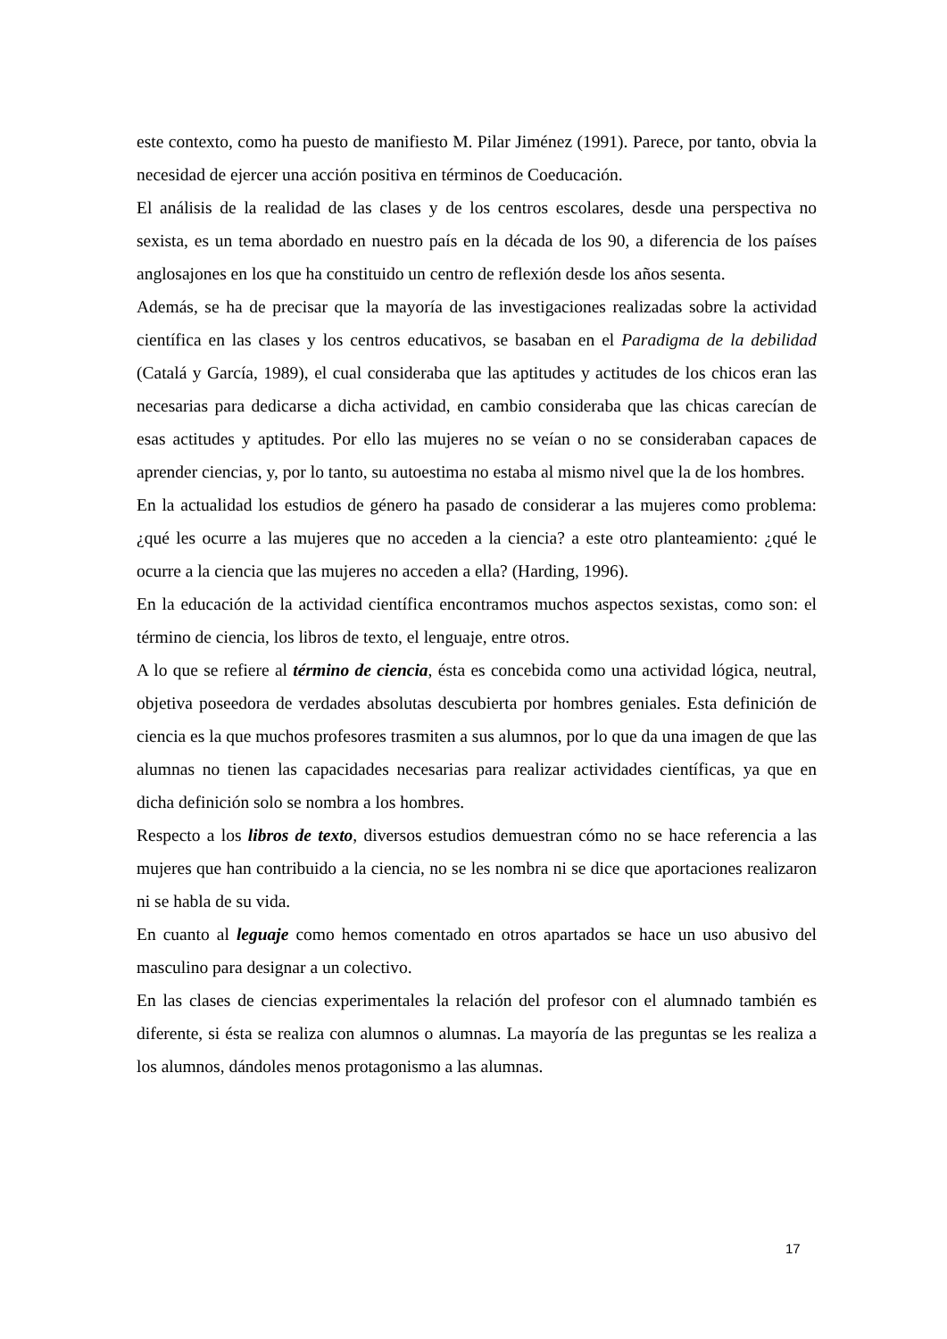este contexto, como ha puesto de manifiesto M. Pilar Jiménez (1991). Parece, por tanto, obvia la necesidad de ejercer una acción positiva en términos de Coeducación.
El análisis de la realidad de las clases y de los centros escolares, desde una perspectiva no sexista, es un tema abordado en nuestro país en la década de los 90, a diferencia de los países anglosajones en los que ha constituido un centro de reflexión desde los años sesenta.
Además, se ha de precisar que la mayoría de las investigaciones realizadas sobre la actividad científica en las clases y los centros educativos, se basaban en el Paradigma de la debilidad (Catalá y García, 1989), el cual consideraba que las aptitudes y actitudes de los chicos eran las necesarias para dedicarse a dicha actividad, en cambio consideraba que las chicas carecían de esas actitudes y aptitudes. Por ello las mujeres no se veían o no se consideraban capaces de aprender ciencias, y, por lo tanto, su autoestima no estaba al mismo nivel que la de los hombres.
En la actualidad los estudios de género ha pasado de considerar a las mujeres como problema: ¿qué les ocurre a las mujeres que no acceden a la ciencia? a este otro planteamiento: ¿qué le ocurre a la ciencia que las mujeres no acceden a ella? (Harding, 1996).
En la educación de la actividad científica encontramos muchos aspectos sexistas, como son: el término de ciencia, los libros de texto, el lenguaje, entre otros.
A lo que se refiere al término de ciencia, ésta es concebida como una actividad lógica, neutral, objetiva poseedora de verdades absolutas descubierta por hombres geniales. Esta definición de ciencia es la que muchos profesores trasmiten a sus alumnos, por lo que da una imagen de que las alumnas no tienen las capacidades necesarias para realizar actividades científicas, ya que en dicha definición solo se nombra a los hombres.
Respecto a los libros de texto, diversos estudios demuestran cómo no se hace referencia a las mujeres que han contribuido a la ciencia, no se les nombra ni se dice que aportaciones realizaron ni se habla de su vida.
En cuanto al leguaje como hemos comentado en otros apartados se hace un uso abusivo del masculino para designar a un colectivo.
En las clases de ciencias experimentales la relación del profesor con el alumnado también es diferente, si ésta se realiza con alumnos o alumnas. La mayoría de las preguntas se les realiza a los alumnos, dándoles menos protagonismo a las alumnas.
17